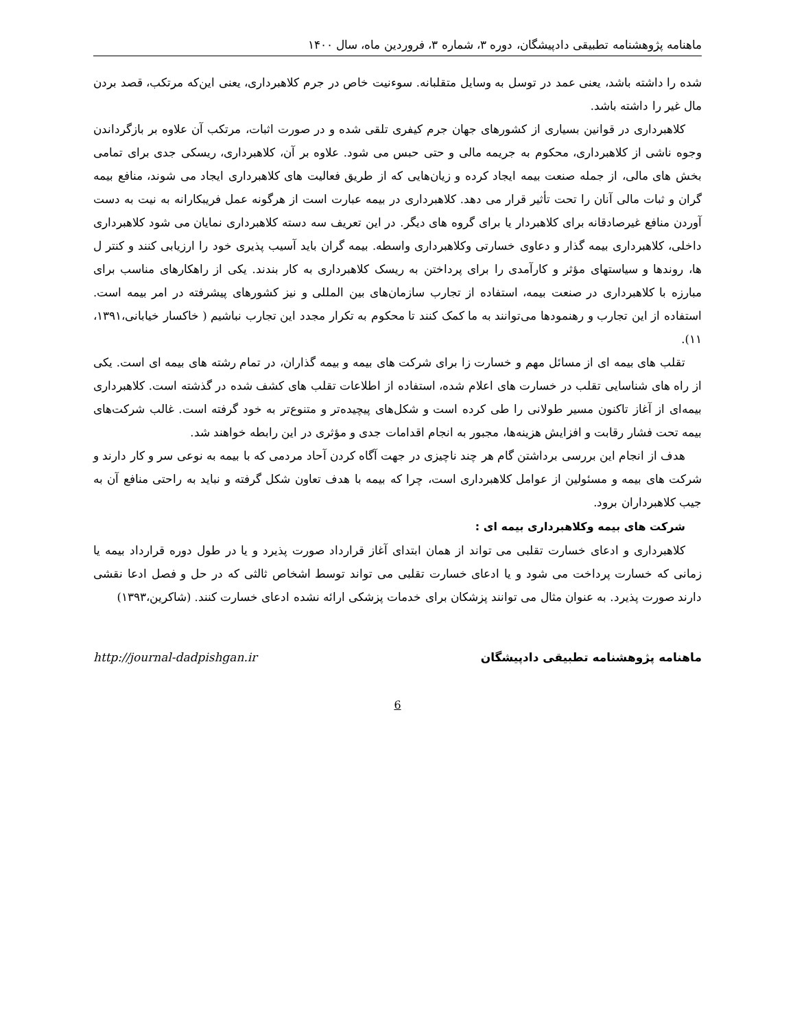ماهنامه پژوهشنامه تطبیقی دادپیشگان، دوره ۳، شماره ۳، فروردین ماه، سال ۱۴۰۰
شده را داشته باشد، یعنی عمد در توسل به وسایل متقلبانه. سوءنیت خاص در جرم کلاهبرداری، یعنی این‌که مرتکب، قصد بردن مال غیر را داشته باشد.
کلاهبرداری در قوانین بسیاری از کشورهای جهان جرم کیفری تلقی شده و در صورت اثبات، مرتکب آن علاوه بر بازگرداندن وجوه ناشی از کلاهبرداری، محکوم به جریمه مالی و حتی حبس می شود. علاوه بر آن، کلاهبرداری، ریسکی جدی برای تمامی بخش های مالی، از جمله صنعت بیمه ایجاد کرده و زیان‌هایی که از طریق فعالیت های کلاهبرداری ایجاد می شوند، منافع بیمه گران و ثبات مالی آنان را تحت تأثیر قرار می دهد. کلاهبرداری در بیمه عبارت است از هرگونه عمل فریبکارانه به نیت به دست آوردن منافع غیرصادقانه برای کلاهبردار یا برای گروه های دیگر. در این تعریف سه دسته کلاهبرداری نمایان می شود کلاهبرداری داخلی، کلاهبرداری بیمه گذار و دعاوی خسارتی وکلاهبرداری واسطه. بیمه گران باید آسیب پذیری خود را ارزیابی کنند و کنتر ل ها، روندها و سیاستهای مؤثر و کارآمدی را برای پرداختن به ریسک کلاهبرداری به کار بندند. یکی از راهکارهای مناسب برای مبارزه با کلاهبرداری در صنعت بیمه، استفاده از تجارب سازمان‌های بین المللی و نیز کشورهای پیشرفته در امر بیمه است. استفاده از این تجارب و رهنمودها می‌توانند به ما کمک کنند تا محکوم به تکرار مجدد این تجارب نباشیم ( خاکسار خیابانی،۱۳۹۱، ۱۱).
تقلب های بیمه ای از مسائل مهم و خسارت زا برای شرکت های بیمه و بیمه گذاران، در تمام رشته های بیمه ای است. یکی از راه های شناسایی تقلب در خسارت های اعلام شده، استفاده از اطلاعات تقلب های کشف شده در گذشته است. کلاهبرداری بیمه‌ای از آغاز تاکنون مسیر طولانی را طی کرده است و شکل‌های پیچیده‌تر و متنوع‌تر به خود گرفته است. غالب شرکت‌های بیمه تحت فشار رقابت و افزایش هزینه‌ها، مجبور به انجام اقدامات جدی و مؤثری در این رابطه خواهند شد.
هدف از انجام این بررسی برداشتن گام هر چند ناچیزی در جهت آگاه کردن آحاد مردمی که با بیمه به نوعی سر و کار دارند و شرکت های بیمه و مسئولین از عوامل کلاهبرداری است، چرا که بیمه با هدف تعاون شکل گرفته و نباید به راحتی منافع آن به جیب کلاهبرداران برود.
شرکت های بیمه وکلاهبرداری بیمه ای :
کلاهبرداری و ادعای خسارت تقلبی می تواند از همان ابتدای آغاز قرارداد صورت پذیرد و یا در طول دوره قرارداد بیمه یا زمانی که خسارت پرداخت می شود و یا ادعای خسارت تقلبی می تواند توسط اشخاص ثالثی که در حل و فصل ادعا نقشی دارند صورت پذیرد. به عنوان مثال می توانند پزشکان برای خدمات پزشکی ارائه نشده ادعای خسارت کنند. (شاکرین،۱۳۹۳)
ماهنامه پژوهشنامه تطبیقی دادپیشگان http://journal-dadpishgan.ir
6